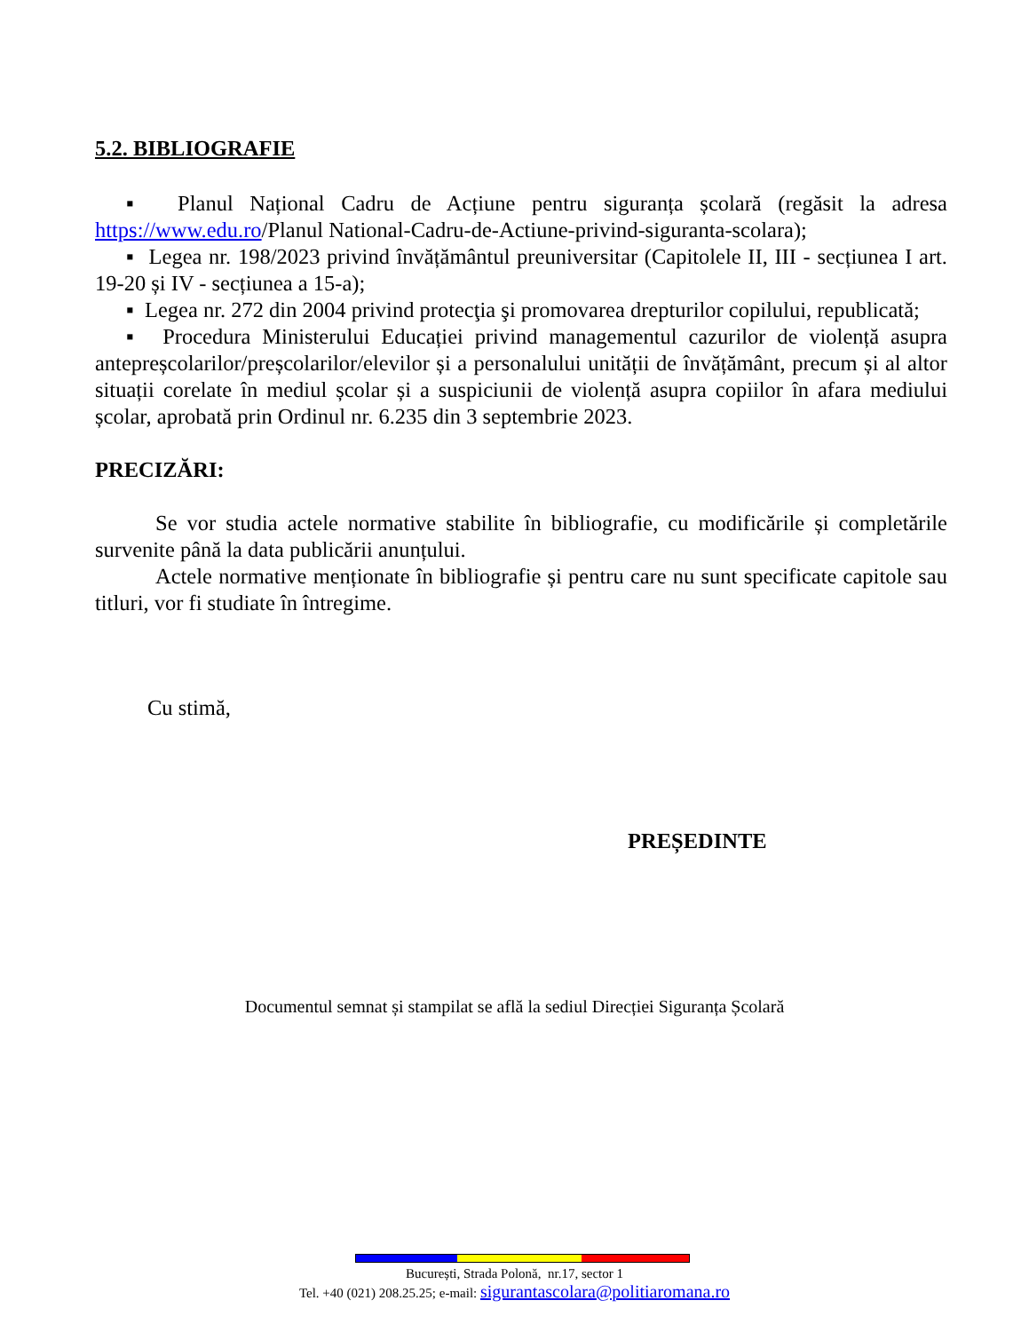5.2. BIBLIOGRAFIE
▪ Planul Național Cadru de Acțiune pentru siguranța școlară (regăsit la adresa https://www.edu.ro/Planul National-Cadru-de-Actiune-privind-siguranta-scolara);
▪ Legea nr. 198/2023 privind învățământul preuniversitar (Capitolele II, III - secțiunea I art. 19-20 și IV - secțiunea a 15-a);
▪ Legea nr. 272 din 2004 privind protecţia şi promovarea drepturilor copilului, republicată;
▪ Procedura Ministerului Educației privind managementul cazurilor de violență asupra antepreșcolarilor/preșcolarilor/elevilor și a personalului unității de învățământ, precum și al altor situații corelate în mediul școlar și a suspiciunii de violență asupra copiilor în afara mediului școlar, aprobată prin Ordinul nr. 6.235 din 3 septembrie 2023.
PRECIZĂRI:
Se vor studia actele normative stabilite în bibliografie, cu modificările și completările survenite până la data publicării anunțului.
Actele normative menționate în bibliografie și pentru care nu sunt specificate capitole sau titluri, vor fi studiate în întregime.
Cu stimă,
PREȘEDINTE
Documentul semnat și stampilat se află la sediul Direcției Siguranța Școlară
București, Strada Polonă, nr.17, sector 1
Tel. +40 (021) 208.25.25; e-mail: sigurantascolara@politiaromana.ro